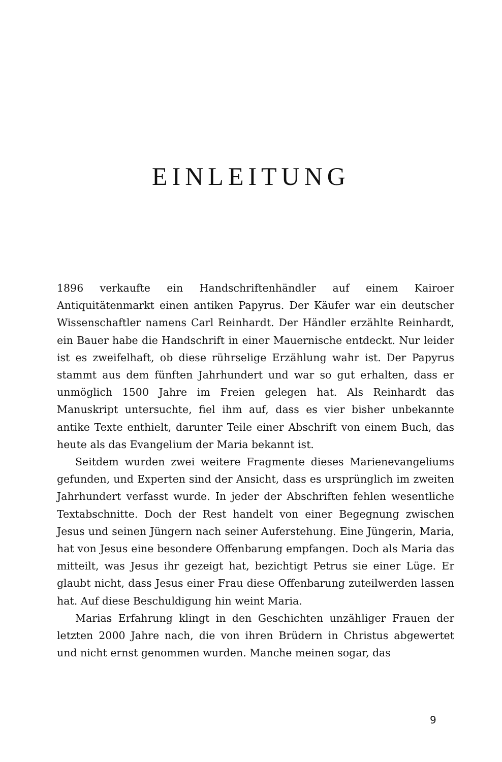EINLEITUNG
1896 verkaufte ein Handschriftenhändler auf einem Kairoer Antiquitätenmarkt einen antiken Papyrus. Der Käufer war ein deutscher Wissenschaftler namens Carl Reinhardt. Der Händler erzählte Reinhardt, ein Bauer habe die Handschrift in einer Mauernische entdeckt. Nur leider ist es zweifelhaft, ob diese rührselige Erzählung wahr ist. Der Papyrus stammt aus dem fünften Jahrhundert und war so gut erhalten, dass er unmöglich 1500 Jahre im Freien gelegen hat. Als Reinhardt das Manuskript untersuchte, fiel ihm auf, dass es vier bisher unbekannte antike Texte enthielt, darunter Teile einer Abschrift von einem Buch, das heute als das Evangelium der Maria bekannt ist.
Seitdem wurden zwei weitere Fragmente dieses Marienevangeliums gefunden, und Experten sind der Ansicht, dass es ursprünglich im zweiten Jahrhundert verfasst wurde. In jeder der Abschriften fehlen wesentliche Textabschnitte. Doch der Rest handelt von einer Begegnung zwischen Jesus und seinen Jüngern nach seiner Auferstehung. Eine Jüngerin, Maria, hat von Jesus eine besondere Offenbarung empfangen. Doch als Maria das mitteilt, was Jesus ihr gezeigt hat, bezichtigt Petrus sie einer Lüge. Er glaubt nicht, dass Jesus einer Frau diese Offenbarung zuteilwerden lassen hat. Auf diese Beschuldigung hin weint Maria.
Marias Erfahrung klingt in den Geschichten unzähliger Frauen der letzten 2000 Jahre nach, die von ihren Brüdern in Christus abgewertet und nicht ernst genommen wurden. Manche meinen sogar, das
9